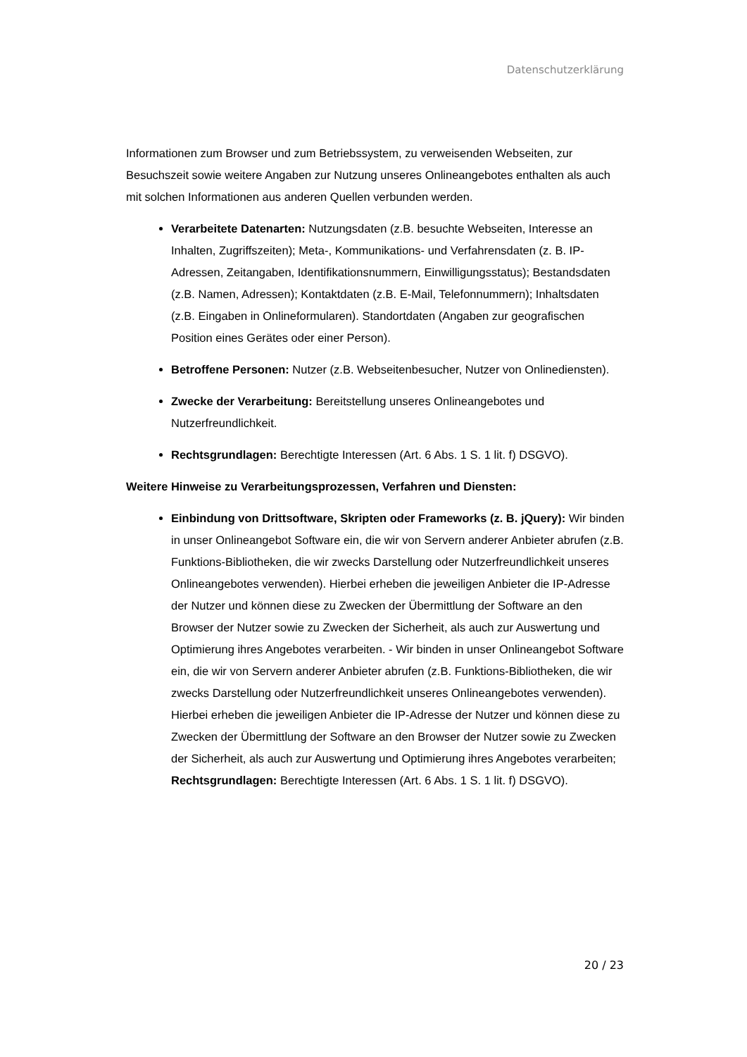Datenschutzerklärung
Informationen zum Browser und zum Betriebssystem, zu verweisenden Webseiten, zur Besuchszeit sowie weitere Angaben zur Nutzung unseres Onlineangebotes enthalten als auch mit solchen Informationen aus anderen Quellen verbunden werden.
Verarbeitete Datenarten: Nutzungsdaten (z.B. besuchte Webseiten, Interesse an Inhalten, Zugriffszeiten); Meta-, Kommunikations- und Verfahrensdaten (z. B. IP-Adressen, Zeitangaben, Identifikationsnummern, Einwilligungsstatus); Bestandsdaten (z.B. Namen, Adressen); Kontaktdaten (z.B. E-Mail, Telefonnummern); Inhaltsdaten (z.B. Eingaben in Onlineformularen). Standortdaten (Angaben zur geografischen Position eines Gerätes oder einer Person).
Betroffene Personen: Nutzer (z.B. Webseitenbesucher, Nutzer von Onlinediensten).
Zwecke der Verarbeitung: Bereitstellung unseres Onlineangebotes und Nutzerfreundlichkeit.
Rechtsgrundlagen: Berechtigte Interessen (Art. 6 Abs. 1 S. 1 lit. f) DSGVO).
Weitere Hinweise zu Verarbeitungsprozessen, Verfahren und Diensten:
Einbindung von Drittsoftware, Skripten oder Frameworks (z. B. jQuery): Wir binden in unser Onlineangebot Software ein, die wir von Servern anderer Anbieter abrufen (z.B. Funktions-Bibliotheken, die wir zwecks Darstellung oder Nutzerfreundlichkeit unseres Onlineangebotes verwenden). Hierbei erheben die jeweiligen Anbieter die IP-Adresse der Nutzer und können diese zu Zwecken der Übermittlung der Software an den Browser der Nutzer sowie zu Zwecken der Sicherheit, als auch zur Auswertung und Optimierung ihres Angebotes verarbeiten. - Wir binden in unser Onlineangebot Software ein, die wir von Servern anderer Anbieter abrufen (z.B. Funktions-Bibliotheken, die wir zwecks Darstellung oder Nutzerfreundlichkeit unseres Onlineangebotes verwenden). Hierbei erheben die jeweiligen Anbieter die IP-Adresse der Nutzer und können diese zu Zwecken der Übermittlung der Software an den Browser der Nutzer sowie zu Zwecken der Sicherheit, als auch zur Auswertung und Optimierung ihres Angebotes verarbeiten; Rechtsgrundlagen: Berechtigte Interessen (Art. 6 Abs. 1 S. 1 lit. f) DSGVO).
20 / 23